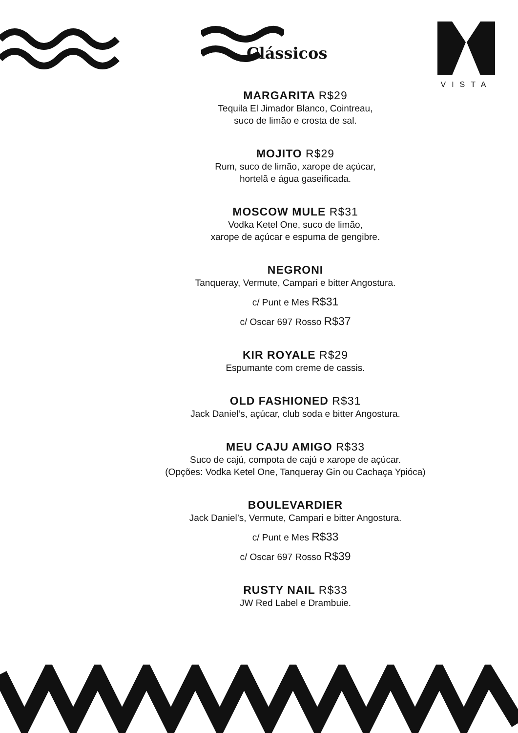Clássicos
VISTA
MARGARITA R$29
Tequila El Jimador Blanco, Cointreau,
suco de limão e crosta de sal.
MOJITO R$29
Rum, suco de limão, xarope de açúcar,
hortelã e água gaseificada.
MOSCOW MULE R$31
Vodka Ketel One, suco de limão,
xarope de açúcar e espuma de gengibre.
NEGRONI
Tanqueray, Vermute, Campari e bitter Angostura.
c/ Punt e Mes R$31
c/ Oscar 697 Rosso R$37
KIR ROYALE R$29
Espumante com creme de cassis.
OLD FASHIONED R$31
Jack Daniel’s, açúcar, club soda e bitter Angostura.
MEU CAJU AMIGO R$33
Suco de cajú, compota de cajú e xarope de açúcar.
(Opções: Vodka Ketel One, Tanqueray Gin ou Cachaça Ypióca)
BOULEVARDIER
Jack Daniel’s, Vermute, Campari e bitter Angostura.
c/ Punt e Mes R$33
c/ Oscar 697 Rosso R$39
RUSTY NAIL R$33
JW Red Label e Drambuie.